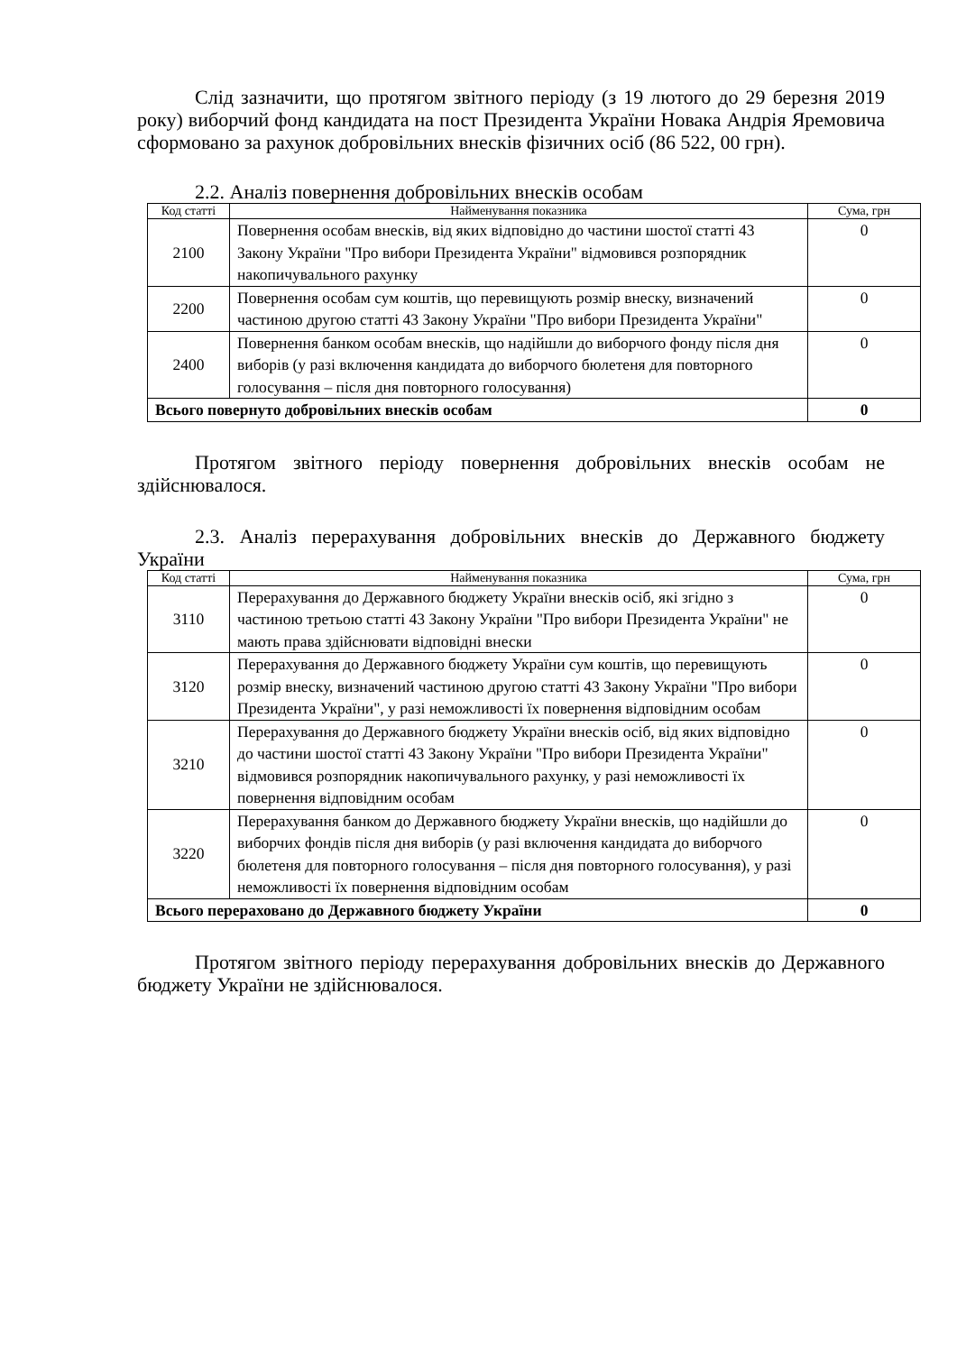Слід зазначити, що протягом звітного періоду (з 19 лютого до 29 березня 2019 року) виборчий фонд кандидата на пост Президента України Новака Андрія Яремовича сформовано за рахунок добровільних внесків фізичних осіб (86 522, 00 грн).
2.2. Аналіз повернення добровільних внесків особам
| Код статті | Найменування показника | Сума, грн |
| --- | --- | --- |
| 2100 | Повернення особам внесків, від яких відповідно до частини шостої статті 43 Закону України "Про вибори Президента України" відмовився розпорядник накопичувального рахунку | 0 |
| 2200 | Повернення особам сум коштів, що перевищують розмір внеску, визначений частиною другою статті 43 Закону України "Про вибори Президента України" | 0 |
| 2400 | Повернення банком особам внесків, що надійшли до виборчого фонду після дня виборів (у разі включення кандидата до виборчого бюлетеня для повторного голосування – після дня повторного голосування) | 0 |
| Всього повернуто добровільних внесків особам | | 0 |
Протягом звітного періоду повернення добровільних внесків особам не здійснювалося.
2.3. Аналіз перерахування добровільних внесків до Державного бюджету України
| Код статті | Найменування показника | Сума, грн |
| --- | --- | --- |
| 3110 | Перерахування до Державного бюджету України внесків осіб, які згідно з частиною третьою статті 43 Закону України "Про вибори Президента України" не мають права здійснювати відповідні внески | 0 |
| 3120 | Перерахування до Державного бюджету України сум коштів, що перевищують розмір внеску, визначений частиною другою статті 43 Закону України "Про вибори Президента України", у разі неможливості їх повернення відповідним особам | 0 |
| 3210 | Перерахування до Державного бюджету України внесків осіб, від яких відповідно до частини шостої статті 43 Закону України "Про вибори Президента України" відмовився розпорядник накопичувального рахунку, у разі неможливості їх повернення відповідним особам | 0 |
| 3220 | Перерахування банком до Державного бюджету України внесків, що надійшли до виборчих фондів після дня виборів (у разі включення кандидата до виборчого бюлетеня для повторного голосування – після дня повторного голосування), у разі неможливості їх повернення відповідним особам | 0 |
| Всього перераховано до Державного бюджету України | | 0 |
Протягом звітного періоду перерахування добровільних внесків до Державного бюджету України не здійснювалося.